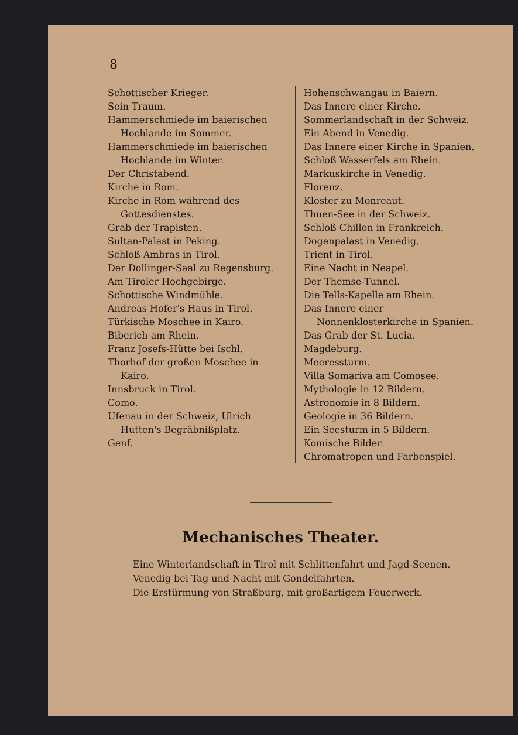8
Schottischer Krieger.
Sein Traum.
Hammerschmiede im baierischen Hochlande im Sommer.
Hammerschmiede im baierischen Hochlande im Winter.
Der Christabend.
Kirche in Rom.
Kirche in Rom während des Gottesdienstes.
Grab der Trapisten.
Sultan-Palast in Peking.
Schloß Ambras in Tirol.
Der Dollinger-Saal zu Regensburg.
Am Tiroler Hochgebirge.
Schottische Windmühle.
Andreas Hofer's Haus in Tirol.
Türkische Moschee in Kairo.
Biberich am Rhein.
Franz Josefs-Hütte bei Ischl.
Thorhof der großen Moschee in Kairo.
Innsbruck in Tirol.
Como.
Ufenau in der Schweiz, Ulrich Hutten's Begräbnißplatz.
Genf.
Hohenschwangau in Baiern.
Das Innere einer Kirche.
Sommerlandschaft in der Schweiz.
Ein Abend in Venedig.
Das Innere einer Kirche in Spanien.
Schloß Wasserfels am Rhein.
Markuskirche in Venedig.
Florenz.
Kloster zu Monreaut.
Thuen-See in der Schweiz.
Schloß Chillon in Frankreich.
Dogenpalast in Venedig.
Trient in Tirol.
Eine Nacht in Neapel.
Der Themse-Tunnel.
Die Tells-Kapelle am Rhein.
Das Innere einer Nonnenklosterkirche in Spanien.
Das Grab der St. Lucia.
Magdeburg.
Meeressturm.
Villa Somariva am Comosee.
Mythologie in 12 Bildern.
Astronomie in 8 Bildern.
Geologie in 36 Bildern.
Ein Seesturm in 5 Bildern.
Komische Bilder.
Chromatropen und Farbenspiel.
Mechanisches Theater.
Eine Winterlandschaft in Tirol mit Schlittenfahrt und Jagd-Scenen.
Venedig bei Tag und Nacht mit Gondelfahrten.
Die Erstürmung von Straßburg, mit großartigem Feuerwerk.